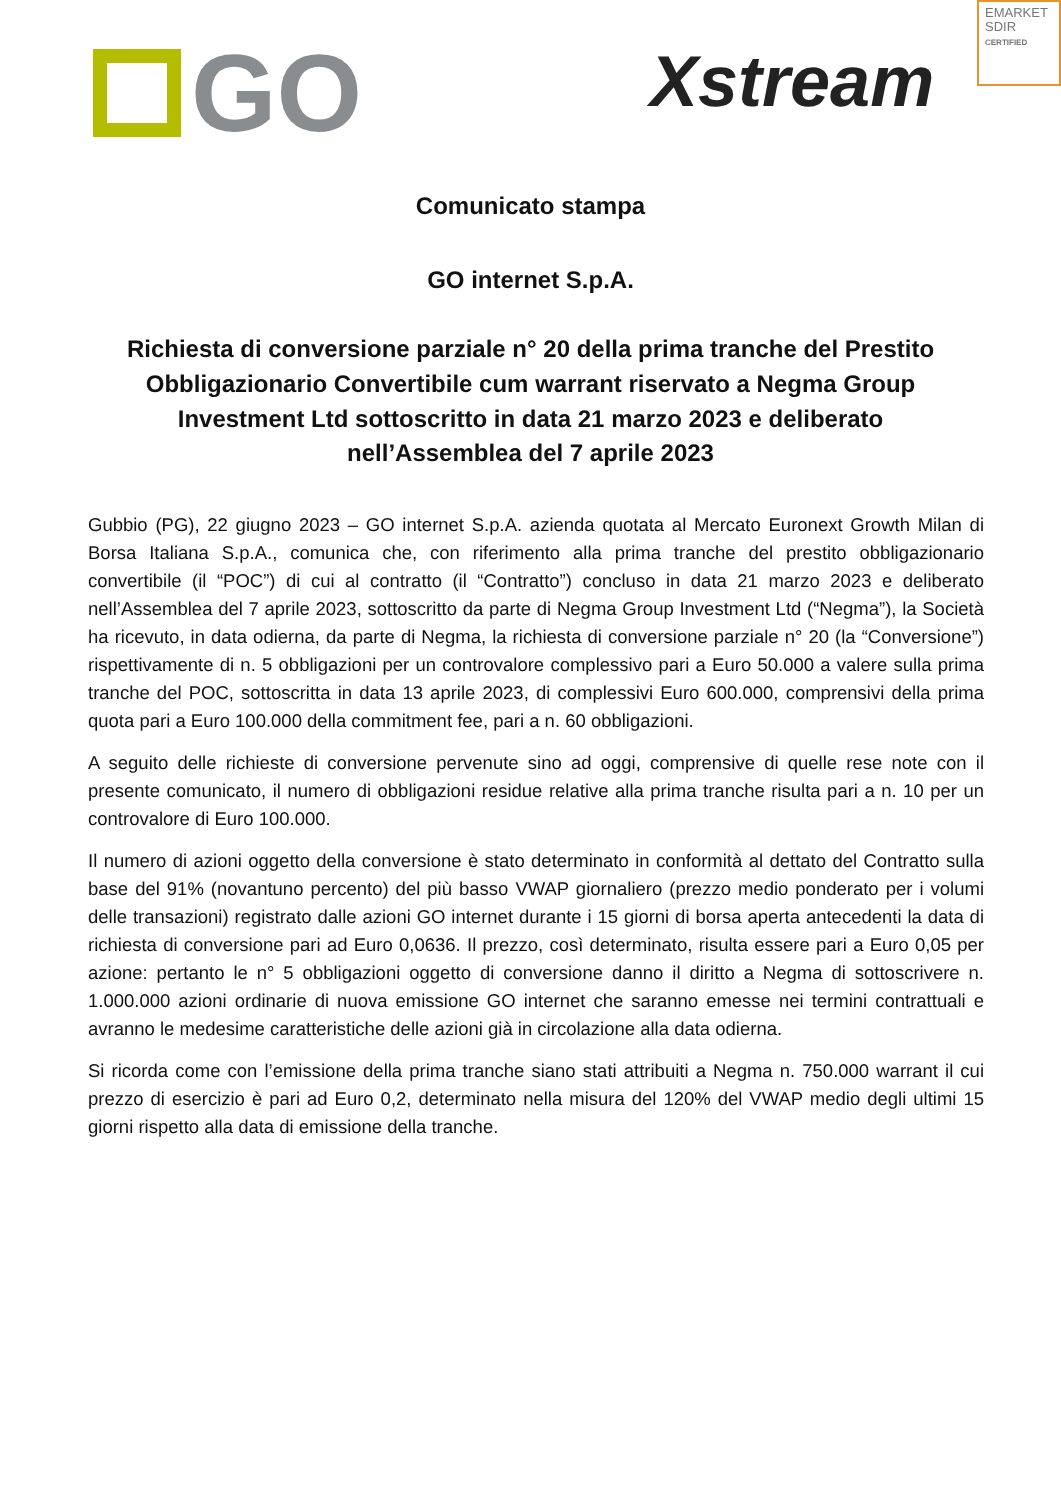GO Xstream
EMARKET
SDIR
CERTIFIED
Comunicato stampa
GO internet S.p.A.
Richiesta di conversione parziale n° 20 della prima tranche del Prestito Obbligazionario Convertibile cum warrant riservato a Negma Group Investment Ltd sottoscritto in data 21 marzo 2023 e deliberato nell’Assemblea del 7 aprile 2023
Gubbio (PG), 22 giugno 2023 – GO internet S.p.A. azienda quotata al Mercato Euronext Growth Milan di Borsa Italiana S.p.A., comunica che, con riferimento alla prima tranche del prestito obbligazionario convertibile (il “POC”) di cui al contratto (il “Contratto”) concluso in data 21 marzo 2023 e deliberato nell’Assemblea del 7 aprile 2023, sottoscritto da parte di Negma Group Investment Ltd (“Negma”), la Società ha ricevuto, in data odierna, da parte di Negma, la richiesta di conversione parziale n° 20 (la “Conversione”) rispettivamente di n. 5 obbligazioni per un controvalore complessivo pari a Euro 50.000 a valere sulla prima tranche del POC, sottoscritta in data 13 aprile 2023, di complessivi Euro 600.000, comprensivi della prima quota pari a Euro 100.000 della commitment fee, pari a n. 60 obbligazioni.
A seguito delle richieste di conversione pervenute sino ad oggi, comprensive di quelle rese note con il presente comunicato, il numero di obbligazioni residue relative alla prima tranche risulta pari a n. 10 per un controvalore di Euro 100.000.
Il numero di azioni oggetto della conversione è stato determinato in conformità al dettato del Contratto sulla base del 91% (novantuno percento) del più basso VWAP giornaliero (prezzo medio ponderato per i volumi delle transazioni) registrato dalle azioni GO internet durante i 15 giorni di borsa aperta antecedenti la data di richiesta di conversione pari ad Euro 0,0636. Il prezzo, così determinato, risulta essere pari a Euro 0,05 per azione: pertanto le n° 5 obbligazioni oggetto di conversione danno il diritto a Negma di sottoscrivere n. 1.000.000 azioni ordinarie di nuova emissione GO internet che saranno emesse nei termini contrattuali e avranno le medesime caratteristiche delle azioni già in circolazione alla data odierna.
Si ricorda come con l’emissione della prima tranche siano stati attribuiti a Negma n. 750.000 warrant il cui prezzo di esercizio è pari ad Euro 0,2, determinato nella misura del 120% del VWAP medio degli ultimi 15 giorni rispetto alla data di emissione della tranche.